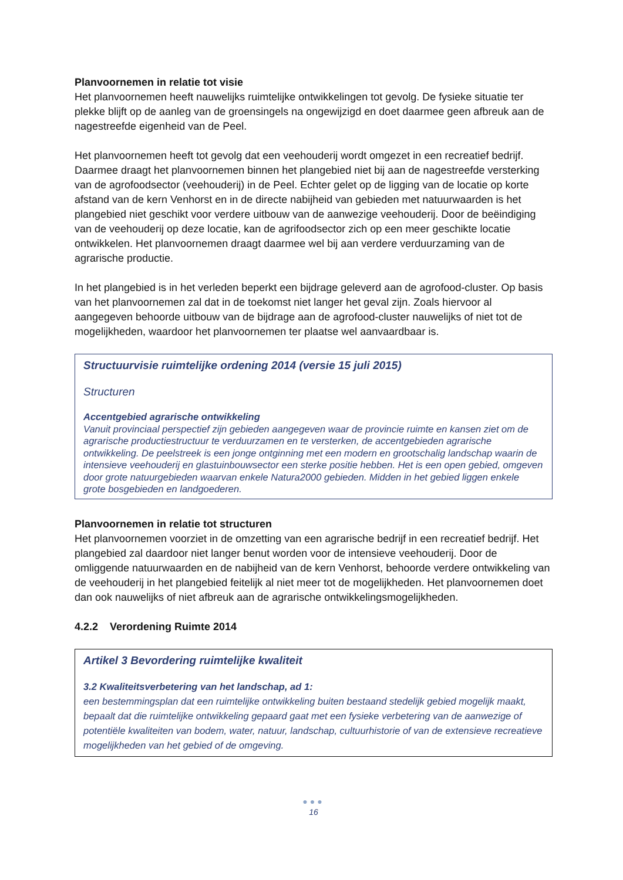Planvoornemen in relatie tot visie
Het planvoornemen heeft nauwelijks ruimtelijke ontwikkelingen tot gevolg. De fysieke situatie ter plekke blijft op de aanleg van de groensingels na ongewijzigd en doet daarmee geen afbreuk aan de nagestreefde eigenheid van de Peel.
Het planvoornemen heeft tot gevolg dat een veehouderij wordt omgezet in een recreatief bedrijf. Daarmee draagt het planvoornemen binnen het plangebied niet bij aan de nagestreefde versterking van de agrofoodsector (veehouderij) in de Peel. Echter gelet op de ligging van de locatie op korte afstand van de kern Venhorst en in de directe nabijheid van gebieden met natuurwaarden is het plangebied niet geschikt voor verdere uitbouw van de aanwezige veehouderij. Door de beëindiging van de veehouderij op deze locatie, kan de agrifoodsector zich op een meer geschikte locatie ontwikkelen. Het planvoornemen draagt daarmee wel bij aan verdere verduurzaming van de agrarische productie.
In het plangebied is in het verleden beperkt een bijdrage geleverd aan de agrofood-cluster. Op basis van het planvoornemen zal dat in de toekomst niet langer het geval zijn. Zoals hiervoor al aangegeven behoorde uitbouw van de bijdrage aan de agrofood-cluster nauwelijks of niet tot de mogelijkheden, waardoor het planvoornemen ter plaatse wel aanvaardbaar is.
Structuurvisie ruimtelijke ordening 2014 (versie 15 juli 2015)
Structuren
Accentgebied agrarische ontwikkeling
Vanuit provinciaal perspectief zijn gebieden aangegeven waar de provincie ruimte en kansen ziet om de agrarische productiestructuur te verduurzamen en te versterken, de accentgebieden agrarische ontwikkeling. De peelstreek is een jonge ontginning met een modern en grootschalig landschap waarin de intensieve veehouderij en glastuinbouwsector een sterke positie hebben. Het is een open gebied, omgeven door grote natuurgebieden waarvan enkele Natura2000 gebieden. Midden in het gebied liggen enkele grote bosgebieden en landgoederen.
Planvoornemen in relatie tot structuren
Het planvoornemen voorziet in de omzetting van een agrarische bedrijf in een recreatief bedrijf. Het plangebied zal daardoor niet langer benut worden voor de intensieve veehouderij. Door de omliggende natuurwaarden en de nabijheid van de kern Venhorst, behoorde verdere ontwikkeling van de veehouderij in het plangebied feitelijk al niet meer tot de mogelijkheden. Het planvoornemen doet dan ook nauwelijks of niet afbreuk aan de agrarische ontwikkelingsmogelijkheden.
4.2.2 Verordening Ruimte 2014
Artikel 3 Bevordering ruimtelijke kwaliteit
3.2 Kwaliteitsverbetering van het landschap, ad 1:
een bestemmingsplan dat een ruimtelijke ontwikkeling buiten bestaand stedelijk gebied mogelijk maakt, bepaalt dat die ruimtelijke ontwikkeling gepaard gaat met een fysieke verbetering van de aanwezige of potentiële kwaliteiten van bodem, water, natuur, landschap, cultuurhistorie of van de extensieve recreatieve mogelijkheden van het gebied of de omgeving.
●●●
16